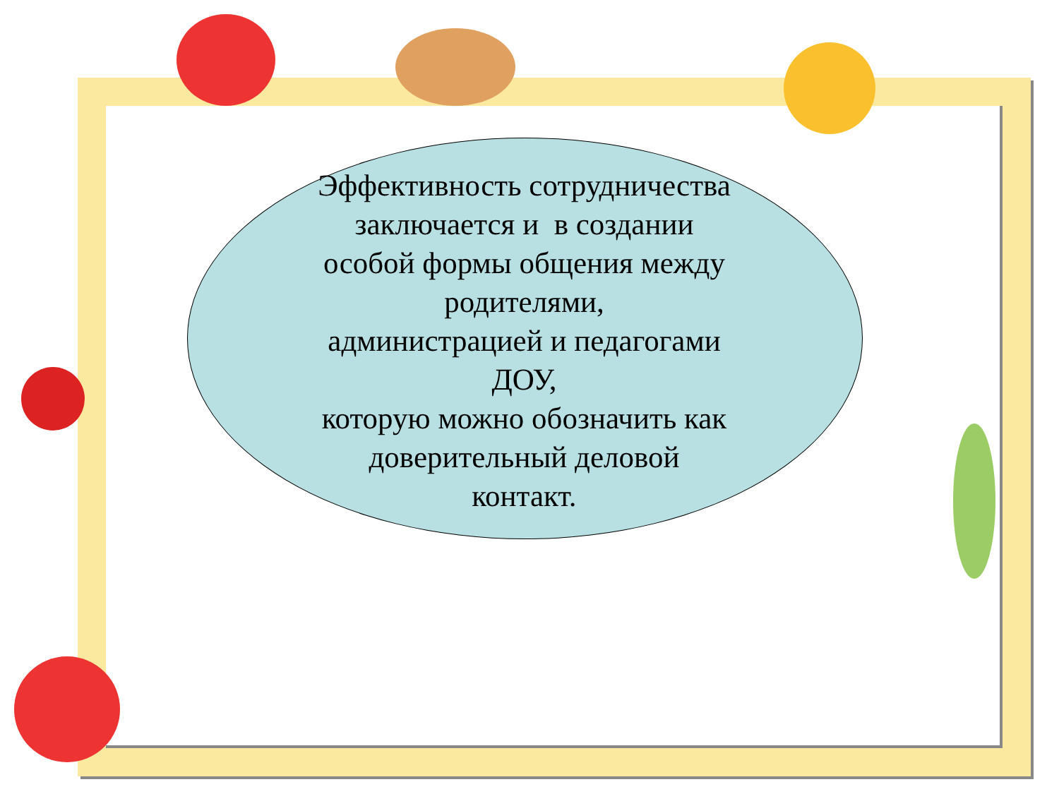Эффективность сотрудничества
заключается и в создании
особой формы общения между
родителями,
администрацией и педагогами
ДОУ,
которую можно обозначить как
доверительный деловой
контакт.